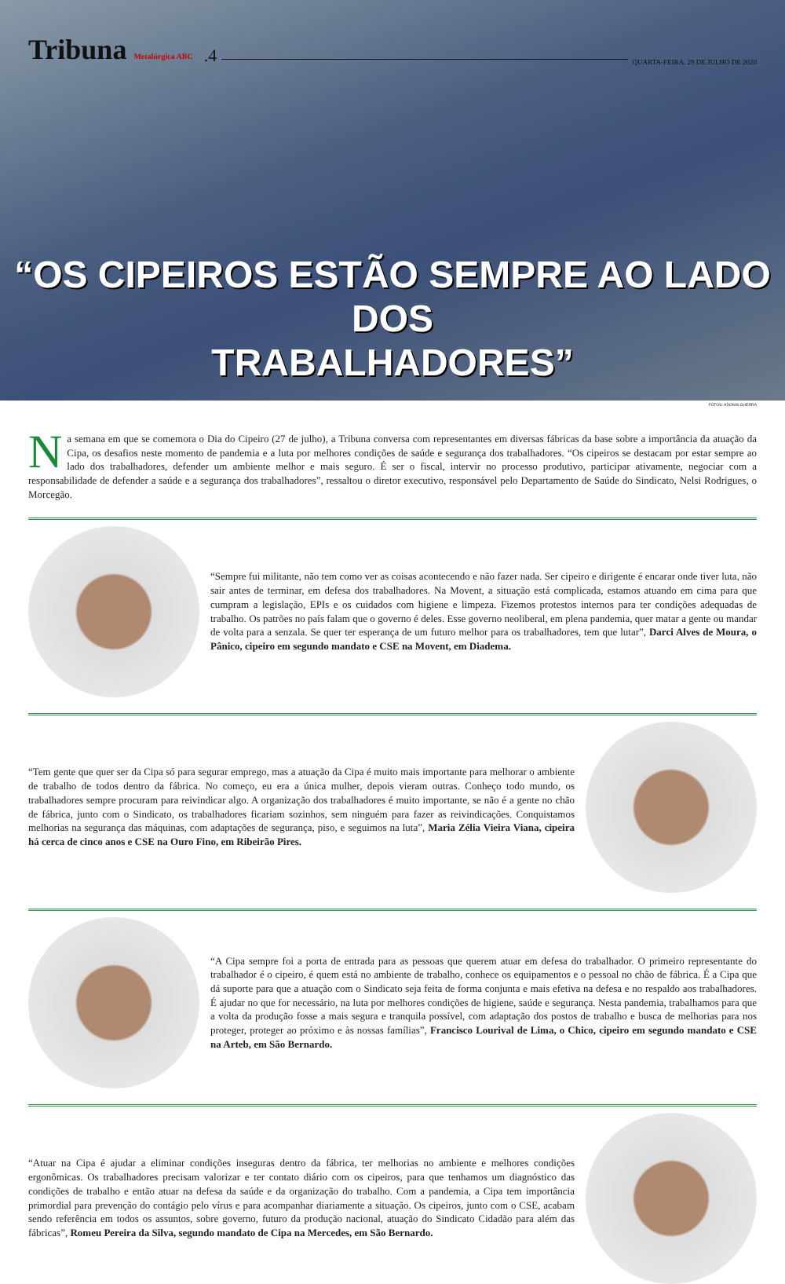Tribuna Metalúrgica ABC.4 QUARTA-FEIRA, 29 DE JULHO DE 2020
“OS CIPEIROS ESTÃO SEMPRE AO LADO DOS
TRABALHADORES”
FOTOS: ADONIS GUERRA
Na semana em que se comemora o Dia do Cipeiro (27 de julho), a Tribuna conversa com representantes em diversas fábricas da base sobre a importância da atuação da Cipa, os desafios neste momento de pandemia e a luta por melhores condições de saúde e segurança dos trabalhadores. “Os cipeiros se destacam por estar sempre ao lado dos trabalhadores, defender um ambiente melhor e mais seguro. É ser o fiscal, intervir no processo produtivo, participar ativamente, negociar com a responsabilidade de defender a saúde e a segurança dos trabalhadores”, ressaltou o diretor executivo, responsável pelo Departamento de Saúde do Sindicato, Nelsi Rodrigues, o Morcegão.
“Sempre fui militante, não tem como ver as coisas acontecendo e não fazer nada. Ser cipeiro e dirigente é encarar onde tiver luta, não sair antes de terminar, em defesa dos trabalhadores. Na Movent, a situação está complicada, estamos atuando em cima para que cumpram a legislação, EPIs e os cuidados com higiene e limpeza. Fizemos protestos internos para ter condições adequadas de trabalho. Os patrões no país falam que o governo é deles. Esse governo neoliberal, em plena pandemia, quer matar a gente ou mandar de volta para a senzala. Se quer ter esperança de um futuro melhor para os trabalhadores, tem que lutar”, Darci Alves de Moura, o Pânico, cipeiro em segundo mandato e CSE na Movent, em Diadema.
“Tem gente que quer ser da Cipa só para segurar emprego, mas a atuação da Cipa é muito mais importante para melhorar o ambiente de trabalho de todos dentro da fábrica. No começo, eu era a única mulher, depois vieram outras. Conheço todo mundo, os trabalhadores sempre procuram para reivindicar algo. A organização dos trabalhadores é muito importante, se não é a gente no chão de fábrica, junto com o Sindicato, os trabalhadores ficariam sozinhos, sem ninguém para fazer as reivindicações. Conquistamos melhorias na segurança das máquinas, com adaptações de segurança, piso, e seguimos na luta”, Maria Zélia Vieira Viana, cipeira há cerca de cinco anos e CSE na Ouro Fino, em Ribeirão Pires.
“A Cipa sempre foi a porta de entrada para as pessoas que querem atuar em defesa do trabalhador. O primeiro representante do trabalhador é o cipeiro, é quem está no ambiente de trabalho, conhece os equipamentos e o pessoal no chão de fábrica. É a Cipa que dá suporte para que a atuação com o Sindicato seja feita de forma conjunta e mais efetiva na defesa e no respaldo aos trabalhadores. É ajudar no que for necessário, na luta por melhores condições de higiene, saúde e segurança. Nesta pandemia, trabalhamos para que a volta da produção fosse a mais segura e tranquila possível, com adaptação dos postos de trabalho e busca de melhorias para nos proteger, proteger ao próximo e às nossas famílias”, Francisco Lourival de Lima, o Chico, cipeiro em segundo mandato e CSE na Arteb, em São Bernardo.
“Atuar na Cipa é ajudar a eliminar condições inseguras dentro da fábrica, ter melhorias no ambiente e melhores condições ergonômicas. Os trabalhadores precisam valorizar e ter contato diário com os cipeiros, para que tenhamos um diagnóstico das condições de trabalho e então atuar na defesa da saúde e da organização do trabalho. Com a pandemia, a Cipa tem importância primordial para prevenção do contágio pelo vírus e para acompanhar diariamente a situação. Os cipeiros, junto com o CSE, acabam sendo referência em todos os assuntos, sobre governo, futuro da produção nacional, atuação do Sindicato Cidadão para além das fábricas”, Romeu Pereira da Silva, segundo mandato de Cipa na Mercedes, em São Bernardo.